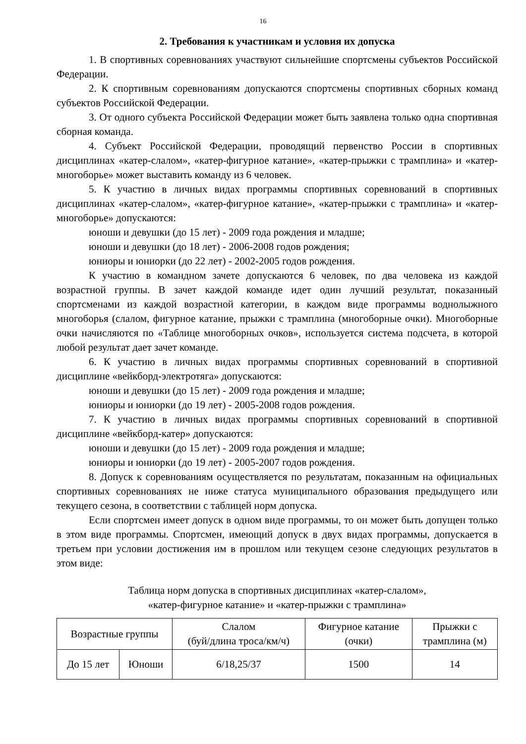16
2. Требования к участникам и условия их допуска
1. В спортивных соревнованиях участвуют сильнейшие спортсмены субъектов Российской Федерации.
2. К спортивным соревнованиям допускаются спортсмены спортивных сборных команд субъектов Российской Федерации.
3. От одного субъекта Российской Федерации может быть заявлена только одна спортивная сборная команда.
4. Субъект Российской Федерации, проводящий первенство России в спортивных дисциплинах «катер-слалом», «катер-фигурное катание», «катер-прыжки с трамплина» и «катер-многоборье» может выставить команду из 6 человек.
5. К участию в личных видах программы спортивных соревнований в спортивных дисциплинах «катер-слалом», «катер-фигурное катание», «катер-прыжки с трамплина» и «катер-многоборье» допускаются:
юноши и девушки (до 15 лет) - 2009 года рождения и младше;
юноши и девушки (до 18 лет) - 2006-2008 годов рождения;
юниоры и юниорки (до 22 лет) - 2002-2005 годов рождения.
К участию в командном зачете допускаются 6 человек, по два человека из каждой возрастной группы. В зачет каждой команде идет один лучший результат, показанный спортсменами из каждой возрастной категории, в каждом виде программы воднолыжного многоборья (слалом, фигурное катание, прыжки с трамплина (многоборные очки). Многоборные очки начисляются по «Таблице многоборных очков», используется система подсчета, в которой любой результат дает зачет команде.
6. К участию в личных видах программы спортивных соревнований в спортивной дисциплине «вейкборд-электротяга» допускаются:
юноши и девушки (до 15 лет) - 2009 года рождения и младше;
юниоры и юниорки (до 19 лет) - 2005-2008 годов рождения.
7. К участию в личных видах программы спортивных соревнований в спортивной дисциплине «вейкборд-катер» допускаются:
юноши и девушки (до 15 лет) - 2009 года рождения и младше;
юниоры и юниорки (до 19 лет) - 2005-2007 годов рождения.
8. Допуск к соревнованиям осуществляется по результатам, показанным на официальных спортивных соревнованиях не ниже статуса муниципального образования предыдущего или текущего сезона, в соответствии с таблицей норм допуска.
Если спортсмен имеет допуск в одном виде программы, то он может быть допущен только в этом виде программы. Спортсмен, имеющий допуск в двух видах программы, допускается в третьем при условии достижения им в прошлом или текущем сезоне следующих результатов в этом виде:
Таблица норм допуска в спортивных дисциплинах «катер-слалом»,
«катер-фигурное катание» и «катер-прыжки с трамплина»
| Возрастные группы | | Слалом (буй/длина троса/км/ч) | Фигурное катание (очки) | Прыжки с трамплина (м) |
| До 15 лет | Юноши | 6/18,25/37 | 1500 | 14 |